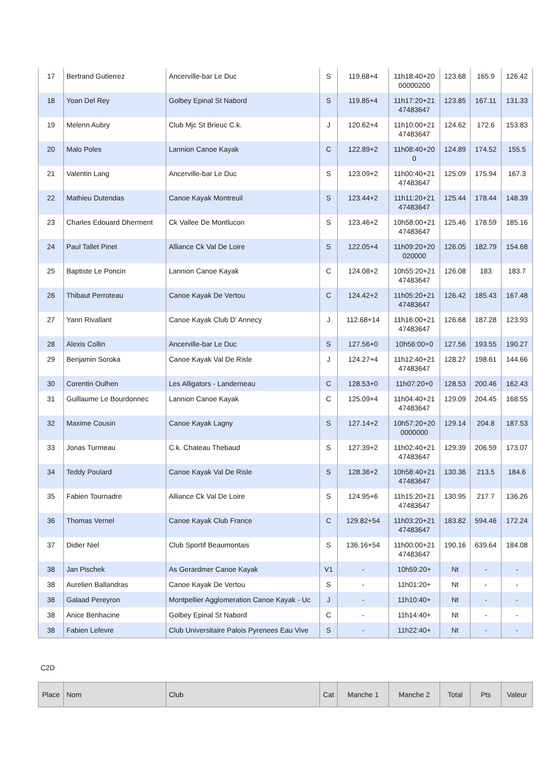| 17 | Bertrand Gutierrez | Ancerville-bar Le Duc | S | 119.68+4 | 11h18:40+20 00000200 | 123.68 | 165.9 | 126.42 |
| 18 | Yoan Del Rey | Golbey Epinal St Nabord | S | 119.85+4 | 11h17:20+21 47483647 | 123.85 | 167.11 | 131.33 |
| 19 | Melenn Aubry | Club Mjc St Brieuc C.k. | J | 120.62+4 | 11h10:00+21 47483647 | 124.62 | 172.6 | 153.83 |
| 20 | Malo Poles | Lannion Canoe Kayak | C | 122.89+2 | 11h08:40+20 0 | 124.89 | 174.52 | 155.5 |
| 21 | Valentin Lang | Ancerville-bar Le Duc | S | 123.09+2 | 11h00:40+21 47483647 | 125.09 | 175.94 | 167.3 |
| 22 | Mathieu Dutendas | Canoe Kayak Montreuil | S | 123.44+2 | 11h11:20+21 47483647 | 125.44 | 178.44 | 148.39 |
| 23 | Charles Edouard Dherment | Ck Vallee De Montlucon | S | 123.46+2 | 10h58:00+21 47483647 | 125.46 | 178.59 | 185.16 |
| 24 | Paul Tallet Pinet | Alliance Ck Val De Loire | S | 122.05+4 | 11h09:20+20 020000 | 126.05 | 182.79 | 154.68 |
| 25 | Baptiste Le Poncin | Lannion Canoe Kayak | C | 124.08+2 | 10h55:20+21 47483647 | 126.08 | 183 | 183.7 |
| 26 | Thibaut Perroteau | Canoe Kayak De Vertou | C | 124.42+2 | 11h05:20+21 47483647 | 126.42 | 185.43 | 167.48 |
| 27 | Yann Rivallant | Canoe Kayak Club D' Annecy | J | 112.68+14 | 11h16:00+21 47483647 | 126.68 | 187.28 | 123.93 |
| 28 | Alexis Collin | Ancerville-bar Le Duc | S | 127.56+0 | 10h56:00+0 | 127.56 | 193.55 | 190.27 |
| 29 | Benjamin Soroka | Canoe Kayak Val De Risle | J | 124.27+4 | 11h12:40+21 47483647 | 128.27 | 198.61 | 144.66 |
| 30 | Corentin Oulhen | Les Alligators - Landerneau | C | 128.53+0 | 11h07:20+0 | 128.53 | 200.46 | 162.43 |
| 31 | Guillaume Le Bourdonnec | Lannion Canoe Kayak | C | 125.09+4 | 11h04:40+21 47483647 | 129.09 | 204.45 | 168.55 |
| 32 | Maxime Cousin | Canoe Kayak Lagny | S | 127.14+2 | 10h57:20+20 0000000 | 129.14 | 204.8 | 187.53 |
| 33 | Jonas Turmeau | C.k. Chateau Thebaud | S | 127.39+2 | 11h02:40+21 47483647 | 129.39 | 206.59 | 173.07 |
| 34 | Teddy Poulard | Canoe Kayak Val De Risle | S | 128.36+2 | 10h58:40+21 47483647 | 130.36 | 213.5 | 184.6 |
| 35 | Fabien Tournadre | Alliance Ck Val De Loire | S | 124.95+6 | 11h15:20+21 47483647 | 130.95 | 217.7 | 136.26 |
| 36 | Thomas Vernel | Canoe Kayak Club France | C | 129.82+54 | 11h03:20+21 47483647 | 183.82 | 594.46 | 172.24 |
| 37 | Didier Niel | Club Sportif Beaumontais | S | 136.16+54 | 11h00:00+21 47483647 | 190.16 | 639.64 | 184.08 |
| 38 | Jan Pischek | As Gerardmer Canoe Kayak | V1 | - | 10h59:20+ | Nt | - | - |
| 38 | Aurelien Ballandras | Canoe Kayak De Vertou | S | - | 11h01:20+ | Nt | - | - |
| 38 | Galaad Pereyron | Montpellier Agglomeration Canoe Kayak - Uc | J | - | 11h10:40+ | Nt | - | - |
| 38 | Anice Benhacine | Golbey Epinal St Nabord | C | - | 11h14:40+ | Nt | - | - |
| 38 | Fabien Lefevre | Club Universitaire Palois Pyrenees Eau Vive | S | - | 11h22:40+ | Nt | - | - |
C2D
| Place | Nom | Club | Cat | Manche 1 | Manche 2 | Total | Pts | Valeur |
| --- | --- | --- | --- | --- | --- | --- | --- | --- |